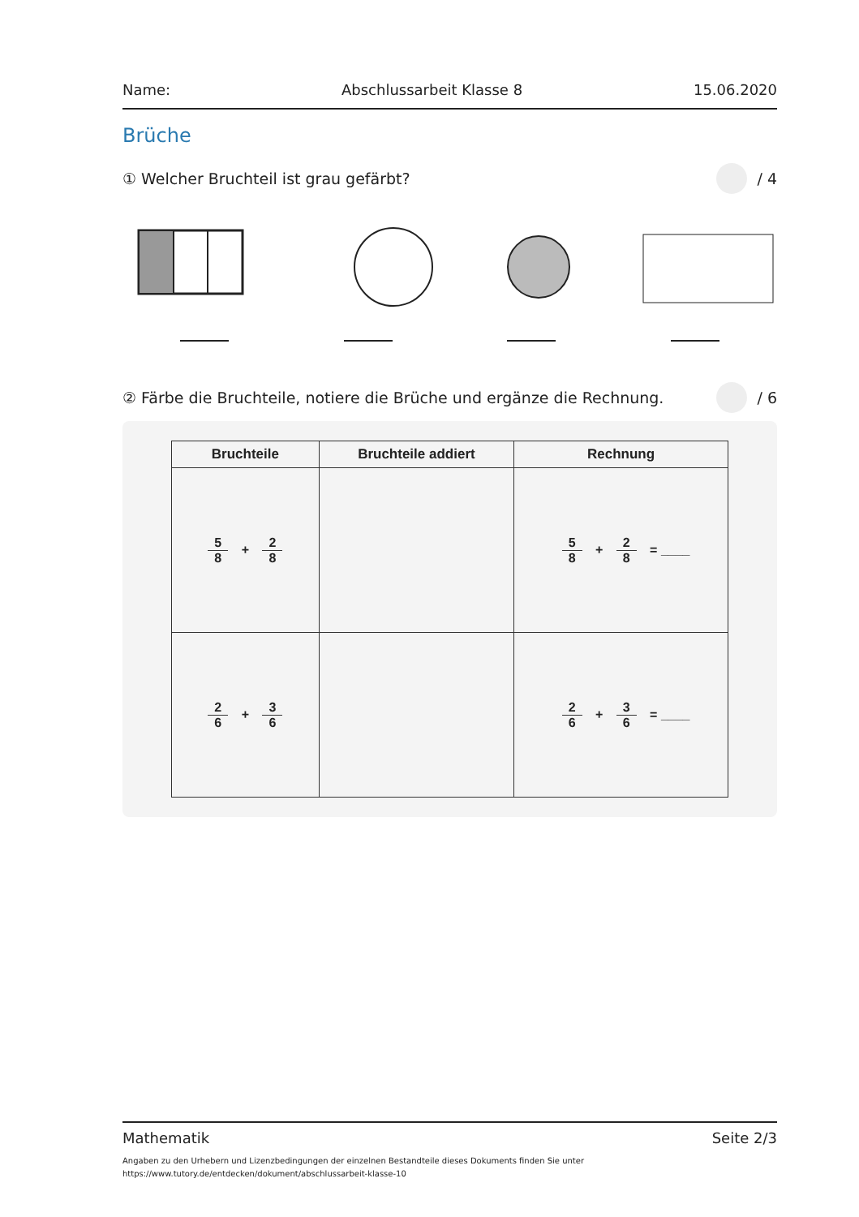Name: Abschlussarbeit Klasse 8 15.06.2020
Brüche
① Welcher Bruchteil ist grau gefärbt? / 4
② Färbe die Bruchteile, notiere die Brüche und ergänze die Rechnung. / 6
| Bruchteile | Bruchteile addiert | Rechnung |
| --- | --- | --- |
| 5 8 + 2 8 | | 5 8 + 2 8 = ____ |
| 2 6 + 3 6 | | 2 6 + 3 6 = ____ |
Mathematik Seite 2/3
Angaben zu den Urhebern und Lizenzbedingungen der einzelnen Bestandteile dieses Dokuments finden Sie unter
https://www.tutory.de/entdecken/dokument/abschlussarbeit-klasse-10